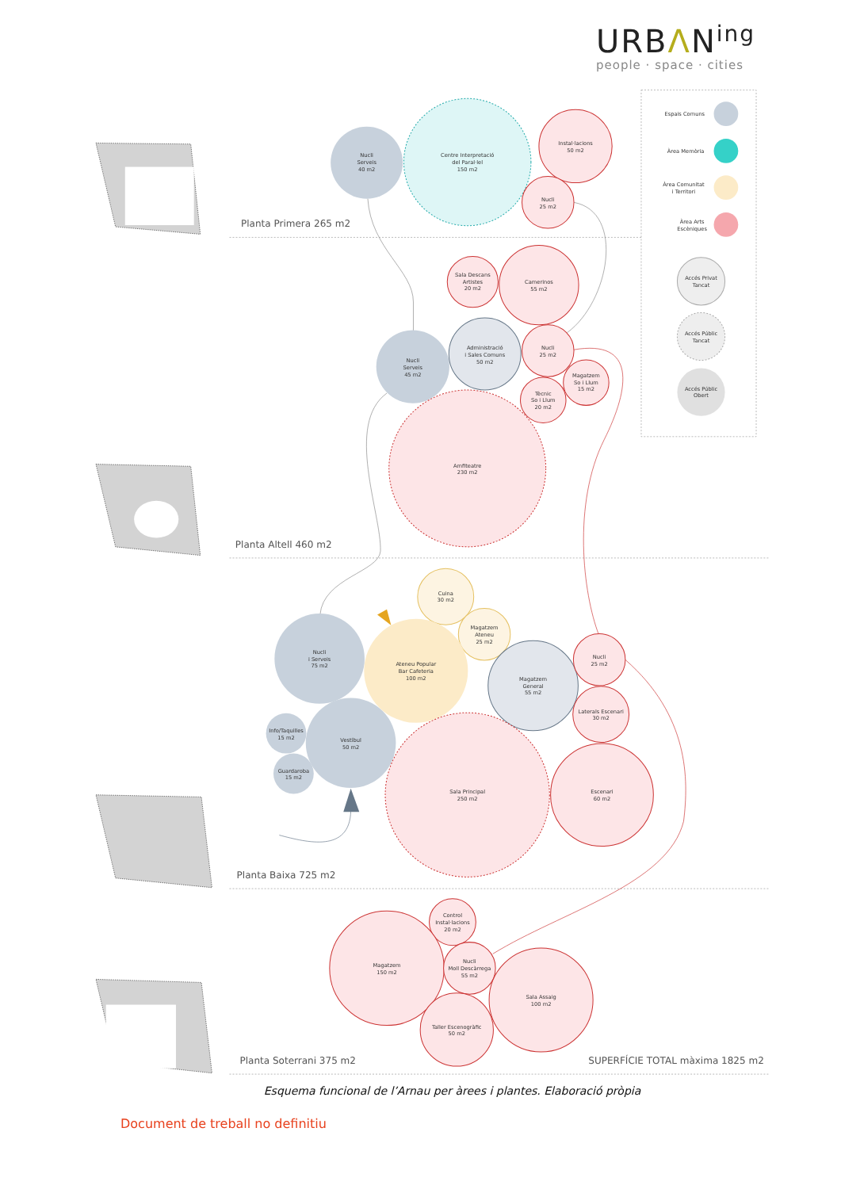URBΛN<sup>ing</sup>
people · space · cities
Planta Primera 265 m2
Planta Altell 460 m2
Planta Baixa 725 m2
Planta Soterrani 375 m2
SUPERFÍCIE TOTAL màxima 1825 m2
Espais Comuns
Àrea Memòria
Àrea Comunitat
i Territori
Àrea Arts
Escèniques
Accés Privat
Tancat
Accés Públic
Tancat
Accés Públic
Obert
Nucli
Serveis
40 m2
Centre Interpretació
del Paral·lel
150 m2
Instal·lacions
50 m2
Nucli
25 m2
Sala Descans
Artistes
20 m2
Camerinos
55 m2
Nucli
Serveis
45 m2
Administració
i Sales Comuns
50 m2
Nucli
25 m2
Magatzem
So i Llum
15 m2
Tècnic
So i Llum
20 m2
Amfiteatre
230 m2
Cuina
30 m2
Magatzem
Ateneu
25 m2
Nucli
i Serveis
75 m2
Ateneu Popular
Bar Cafeteria
100 m2
Magatzem
General
55 m2
Nucli
25 m2
Laterals Escenari
30 m2
Info/Taquilles
15 m2
Vestíbul
50 m2
Guardaroba
15 m2
Sala Principal
250 m2
Escenari
60 m2
Control
Instal·lacions
20 m2
Magatzem
150 m2
Nucli
Moll Descàrrega
55 m2
Sala Assaig
100 m2
Taller Escenogràfic
50 m2
Esquema funcional de l’Arnau per àrees i plantes. Elaboració pròpia
Document de treball no definitiu